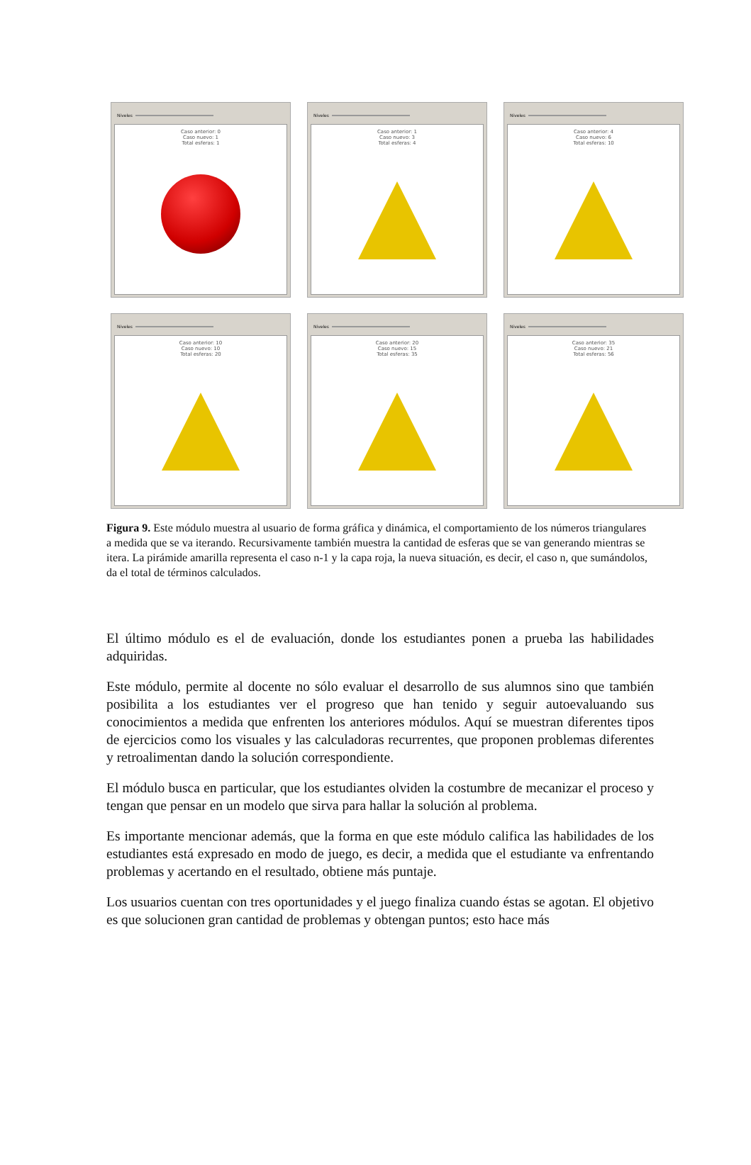Niveles
Caso anterior: 0
Caso nuevo: 1
Total esferas: 1
Niveles
Caso anterior: 1
Caso nuevo: 3
Total esferas: 4
Niveles
Caso anterior: 4
Caso nuevo: 6
Total esferas: 10
Niveles
Caso anterior: 10
Caso nuevo: 10
Total esferas: 20
Niveles
Caso anterior: 20
Caso nuevo: 15
Total esferas: 35
Niveles
Caso anterior: 35
Caso nuevo: 21
Total esferas: 56
Figura 9. Este módulo muestra al usuario de forma gráfica y dinámica, el comportamiento de los números triangulares a medida que se va iterando. Recursivamente también muestra la cantidad de esferas que se van generando mientras se itera. La pirámide amarilla representa el caso n-1 y la capa roja, la nueva situación, es decir, el caso n, que sumándolos, da el total de términos calculados.
El último módulo es el de evaluación, donde los estudiantes ponen a prueba las habilidades adquiridas.
Este módulo, permite al docente no sólo evaluar el desarrollo de sus alumnos sino que también posibilita a los estudiantes ver el progreso que han tenido y seguir autoevaluando sus conocimientos a medida que enfrenten los anteriores módulos. Aquí se muestran diferentes tipos de ejercicios como los visuales y las calculadoras recurrentes, que proponen problemas diferentes y retroalimentan dando la solución correspondiente.
El módulo busca en particular, que los estudiantes olviden la costumbre de mecanizar el proceso y tengan que pensar en un modelo que sirva para hallar la solución al problema.
Es importante mencionar además, que la forma en que este módulo califica las habilidades de los estudiantes está expresado en modo de juego, es decir, a medida que el estudiante va enfrentando problemas y acertando en el resultado, obtiene más puntaje.
Los usuarios cuentan con tres oportunidades y el juego finaliza cuando éstas se agotan. El objetivo es que solucionen gran cantidad de problemas y obtengan puntos; esto hace más